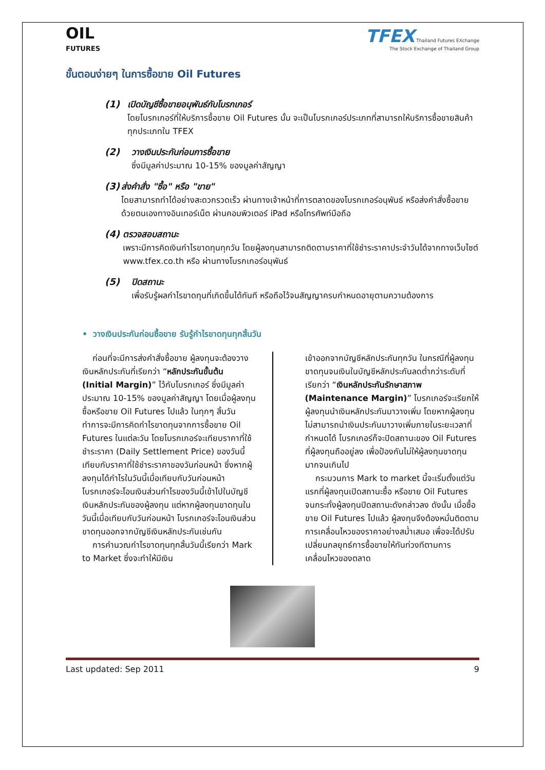OIL
FUTURES
TFEX Thailand Futures EXchange
The Stock Exchange of Thailand Group
ขั้นตอนง่ายๆ ในการซื้อขาย Oil Futures
(1) เปิดบัญชีซื้อขายอนุพันธ์กับโบรกเกอร์
โดยโบรกเกอร์ที่ให้บริการซื้อขาย Oil Futures นั้น จะเป็นโบรกเกอร์ประเภทที่สามารถให้บริการซื้อขายสินค้าทุกประเภทใน TFEX
(2) วางเงินประกันก่อนการซื้อขาย
ซึ่งมีมูลค่าประมาณ 10-15% ของมูลค่าสัญญา
(3) ส่งคำสั่ง "ซื้อ" หรือ "ขาย"
โดยสามารถทำได้อย่างสะดวกรวดเร็ว ผ่านทางเจ้าหน้าที่การตลาดของโบรกเกอร์อนุพันธ์ หรือส่งคำสั่งซื้อขายด้วยตนเองทางอินเทอร์เน็ต ผ่านคอมพิวเตอร์ iPad หรือโทรศัพท์มือถือ
(4) ตรวจสอบสถานะ
เพราะมีการคิดเงินกำไรขาดทุนทุกวัน โดยผู้ลงทุนสามารถติดตามราคาที่ใช้ชำระราคาประจำวันได้จากทางเว็บไซต์ www.tfex.co.th หรือ ผ่านทางโบรกเกอร์อนุพันธ์
(5) ปิดสถานะ
เพื่อรับรู้ผลกำไรขาดทุนที่เกิดขึ้นได้ทันที หรือถือไว้จนสัญญาครบกำหนดอายุตามความต้องการ
• วางเงินประกันก่อนซื้อขาย รับรู้กำไรขาดทุนทุกสิ้นวัน
ก่อนที่จะมีการส่งคำสั่งซื้อขาย ผู้ลงทุนจะต้องวางเงินหลักประกันที่เรียกว่า “หลักประกันขั้นต้น (Initial Margin)” ไว้กับโบรกเกอร์ ซึ่งมีมูลค่าประมาณ 10-15% ของมูลค่าสัญญา โดยเมื่อผู้ลงทุนซื้อหรือขาย Oil Futures ไปแล้ว ในทุกๆ สิ้นวันทำการจะมีการคิดกำไรขาดทุนจากการซื้อขาย Oil Futures ในแต่ละวัน โดยโบรกเกอร์จะเทียบราคาที่ใช้ชำระราคา (Daily Settlement Price) ของวันนี้เทียบกับราคาที่ใช้ชำระราคาของวันก่อนหน้า ซึ่งหากผู้ลงทุนได้กำไรในวันนี้เมื่อเทียบกับวันก่อนหน้า โบรกเกอร์จะโอนเงินส่วนกำไรของวันนี้เข้าไปในบัญชีเงินหลักประกันของผู้ลงทุน แต่หากผู้ลงทุนขาดทุนในวันนี้เมื่อเทียบกับวันก่อนหน้า โบรกเกอร์จะโอนเงินส่วนขาดทุนออกจากบัญชีเงินหลักประกันเช่นกัน
การคำนวณกำไรขาดทุนทุกสิ้นวันนี้เรียกว่า Mark to Market ซึ่งจะทำให้มีเงิน
เข้าออกจากบัญชีหลักประกันทุกวัน ในกรณีที่ผู้ลงทุนขาดทุนจนเงินในบัญชีหลักประกันลดต่ำกว่าระดับที่เรียกว่า “เงินหลักประกันรักษาสภาพ (Maintenance Margin)” โบรกเกอร์จะเรียกให้ผู้ลงทุนนำเงินหลักประกันมาวางเพิ่ม โดยหากผู้ลงทุนไม่สามารถนำเงินประกันมาวางเพิ่มภายในระยะเวลาที่กำหนดได้ โบรกเกอร์ก็จะปิดสถานะของ Oil Futures ที่ผู้ลงทุนถืออยู่ลง เพื่อป้องกันไม่ให้ผู้ลงทุนขาดทุนมากจนเกินไป
กระบวนการ Mark to market นี้จะเริ่มตั้งแต่วันแรกที่ผู้ลงทุนเปิดสถานะซื้อ หรือขาย Oil Futures จนกระทั่งผู้ลงทุนปิดสถานะดังกล่าวลง ดังนั้น เมื่อซื้อขาย Oil Futures ไปแล้ว ผู้ลงทุนจึงต้องหมั่นติดตามการเคลื่อนไหวของราคาอย่างสม่ำเสมอ เพื่อจะได้ปรับเปลี่ยนกลยุทธ์การซื้อขายให้ทันท่วงทีตามการเคลื่อนไหวของตลาด
Last updated: Sep 2011 9